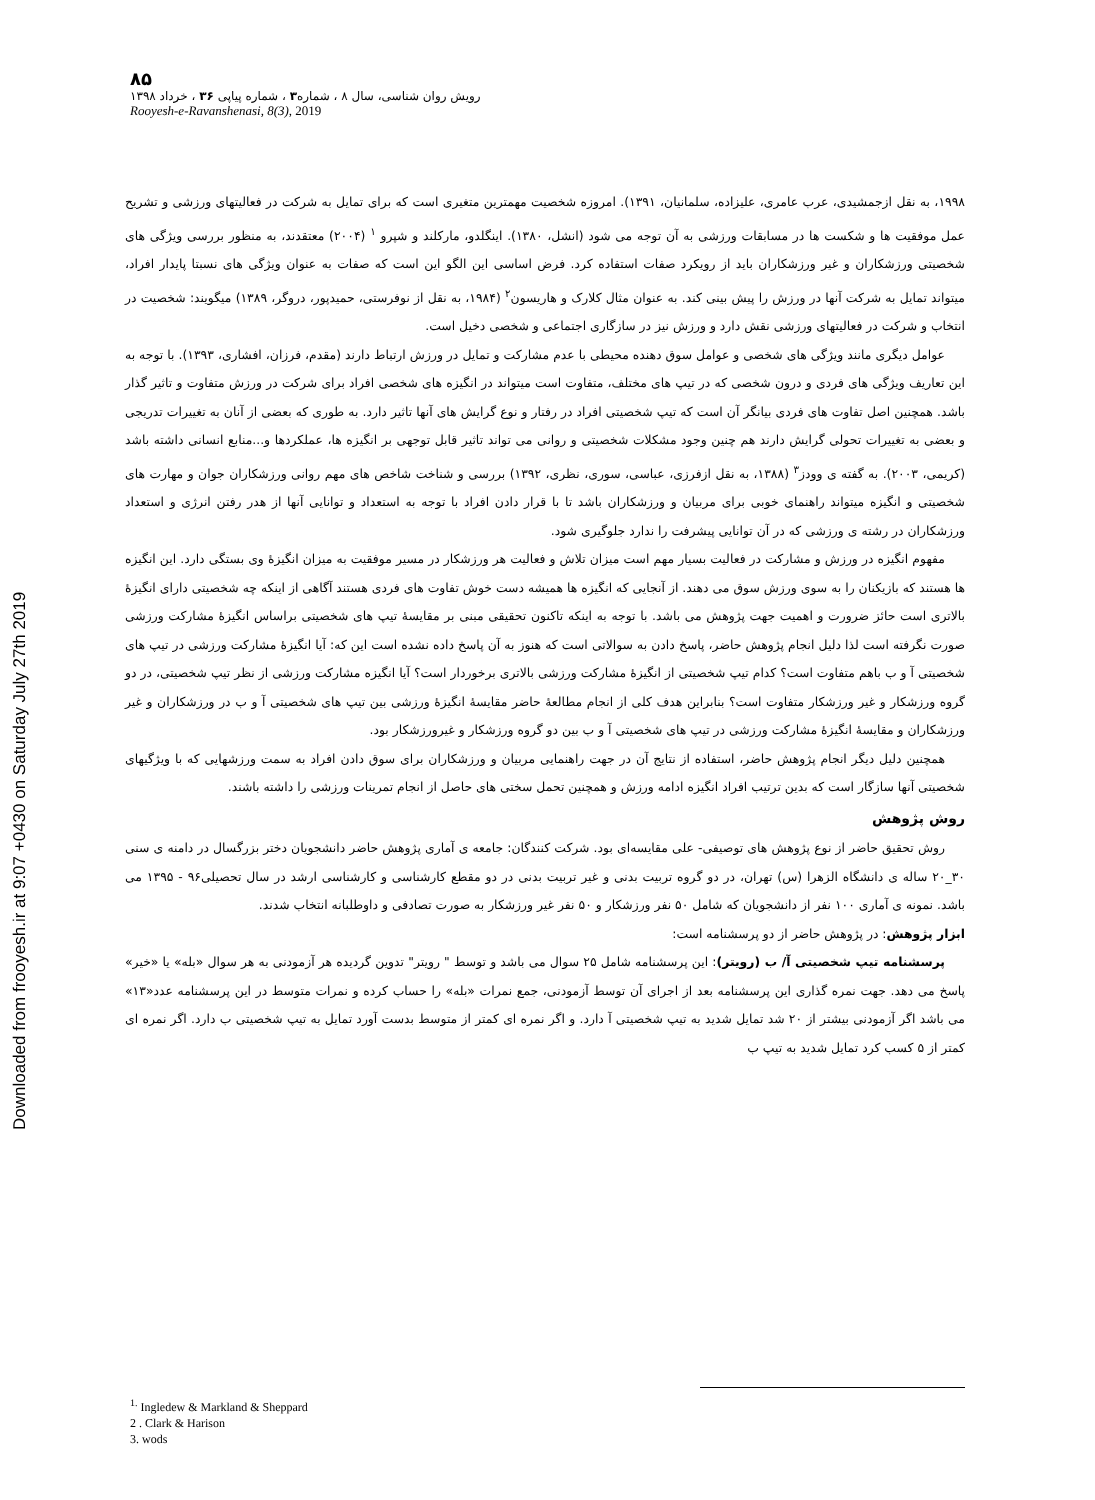Downloaded from frooyesh.ir at 9:07 +0430 on Saturday July 27th 2019
۸۵
رویش روان شناسی، سال ۸ ، شماره۳ ، شماره پیاپی ۳۶ ، خرداد ۱۳۹۸
Rooyesh-e-Ravanshenasi, 8(3), 2019
۱۹۹۸، به نقل ازجمشیدی، عرب عامری، علیزاده، سلمانیان، ۱۳۹۱). امروزه شخصیت مهمترین متغیری است که برای تمایل به شرکت در فعالیتهای ورزشی و تشریح عمل موفقیت ها و شکست ها در مسابقات ورزشی به آن توجه می شود (انشل، ۱۳۸۰). اینگلدو، مارکلند و شپرو <sup>۱</sup> (۲۰۰۴) معتقدند، به منظور بررسی ویژگی های شخصیتی ورزشکاران و غیر ورزشکاران باید از رویکرد صفات استفاده کرد. فرض اساسی این الگو این است که صفات به عنوان ویژگی های نسبتا پایدار افراد، میتواند تمایل به شرکت آنها در ورزش را پیش بینی کند. به عنوان مثال کلارک و هاریسون<sup>۲</sup> (۱۹۸۴، به نقل از نوفرستی، حمیدپور، دروگر، ۱۳۸۹) میگویند: شخصیت در انتخاب و شرکت در فعالیتهای ورزشی نقش دارد و ورزش نیز در سازگاری اجتماعی و شخصی دخیل است.
عوامل دیگری مانند ویژگی های شخصی و عوامل سوق دهنده محیطی با عدم مشارکت و تمایل در ورزش ارتباط دارند (مقدم، فرزان، افشاری، ۱۳۹۳). با توجه به این تعاریف ویژگی های فردی و درون شخصی که در تیپ های مختلف، متفاوت است میتواند در انگیزه های شخصی افراد برای شرکت در ورزش متفاوت و تاثیر گذار باشد. همچنین اصل تفاوت های فردی بیانگر آن است که تیپ شخصیتی افراد در رفتار و نوع گرایش های آنها تاثیر دارد. به طوری که بعضی از آنان به تغییرات تدریجی و بعضی به تغییرات تحولی گرایش دارند هم چنین وجود مشکلات شخصیتی و روانی می تواند تاثیر قابل توجهی بر انگیزه ها، عملکردها و...منابع انسانی داشته باشد (کریمی، ۲۰۰۳). به گفته ی وودز<sup>۳</sup> (۱۳۸۸، به نقل ازفرزی، عباسی، سوری، نظری، ۱۳۹۲) بررسی و شناخت شاخص های مهم روانی ورزشکاران جوان و مهارت های شخصیتی و انگیزه میتواند راهنمای خوبی برای مربیان و ورزشکاران باشد تا با قرار دادن افراد با توجه به استعداد و توانایی آنها از هدر رفتن انرژی و استعداد ورزشکاران در رشته ی ورزشی که در آن توانایی پیشرفت را ندارد جلوگیری شود.
مفهوم انگیزه در ورزش و مشارکت در فعالیت بسیار مهم است میزان تلاش و فعالیت هر ورزشکار در مسیر موفقیت به میزان انگیزهٔ وی بستگی دارد. این انگیزه ها هستند که بازیکنان را به سوی ورزش سوق می دهند. از آنجایی که انگیزه ها همیشه دست خوش تفاوت های فردی هستند آگاهی از اینکه چه شخصیتی دارای انگیزهٔ بالاتری است حائز ضرورت و اهمیت جهت پژوهش می باشد. با توجه به اینکه تاکنون تحقیقی مبنی بر مقایسهٔ تیپ های شخصیتی براساس انگیزهٔ مشارکت ورزشی صورت نگرفته است لذا دلیل انجام پژوهش حاضر، پاسخ دادن به سوالاتی است که هنوز به آن پاسخ داده نشده است این که: آیا انگیزهٔ مشارکت ورزشی در تیپ های شخصیتی آ و ب باهم متفاوت است؟ کدام تیپ شخصیتی از انگیزهٔ مشارکت ورزشی بالاتری برخوردار است؟ آیا انگیزه مشارکت ورزشی از نظر تیپ شخصیتی، در دو گروه ورزشکار و غیر ورزشکار متفاوت است؟ بنابراین هدف کلی از انجام مطالعهٔ حاضر مقایسهٔ انگیزهٔ ورزشی بین تیپ های شخصیتی آ و ب در ورزشکاران و غیر ورزشکاران و مقایسهٔ انگیزهٔ مشارکت ورزشی در تیپ های شخصیتی آ و ب بین دو گروه ورزشکار و غیرورزشکار بود.
همچنین دلیل دیگر انجام پژوهش حاضر، استفاده از نتایج آن در جهت راهنمایی مربیان و ورزشکاران برای سوق دادن افراد به سمت ورزشهایی که با ویژگیهای شخصیتی آنها سازگار است که بدین ترتیب افراد انگیزه ادامه ورزش و همچنین تحمل سختی های حاصل از انجام تمرینات ورزشی را داشته باشند.
روش پژوهش
روش تحقیق حاضر از نوع پژوهش های توصیفی- علی مقایسه‌ای بود. شرکت کنندگان: جامعه ی آماری پژوهش حاضر دانشجویان دختر بزرگسال در دامنه ی سنی ۳۰_۲۰ ساله ی دانشگاه الزهرا (س) تهران، در دو گروه تربیت بدنی و غیر تربیت بدنی در دو مقطع کارشناسی و کارشناسی ارشد در سال تحصیلی۹۶ - ۱۳۹۵ می باشد. نمونه ی آماری ۱۰۰ نفر از دانشجویان که شامل ۵۰ نفر ورزشکار و ۵۰ نفر غیر ورزشکار به صورت تصادفی و داوطلبانه انتخاب شدند.
ابزار پژوهش: در پژوهش حاضر از دو پرسشنامه است:
پرسشنامه تیپ شخصیتی آ/ ب (رویتر): این پرسشنامه شامل ۲۵ سوال می باشد و توسط " رویتر" تدوین گردیده هر آزمودنی به هر سوال «بله» یا «خیر» پاسخ می دهد. جهت نمره گذاری این پرسشنامه بعد از اجرای آن توسط آزمودنی، جمع نمرات «بله» را حساب کرده و نمرات متوسط در این پرسشنامه عدد«۱۳» می باشد اگر آزمودنی بیشتر از ۲۰ شد تمایل شدید به تیپ شخصیتی آ دارد. و اگر نمره ای کمتر از متوسط بدست آورد تمایل به تیپ شخصیتی ب دارد. اگر نمره ای کمتر از ۵ کسب کرد تمایل شدید به تیپ ب
<sup>1.</sup> Ingledew & Markland & Sheppard
2 . Clark & Harison
3. wods